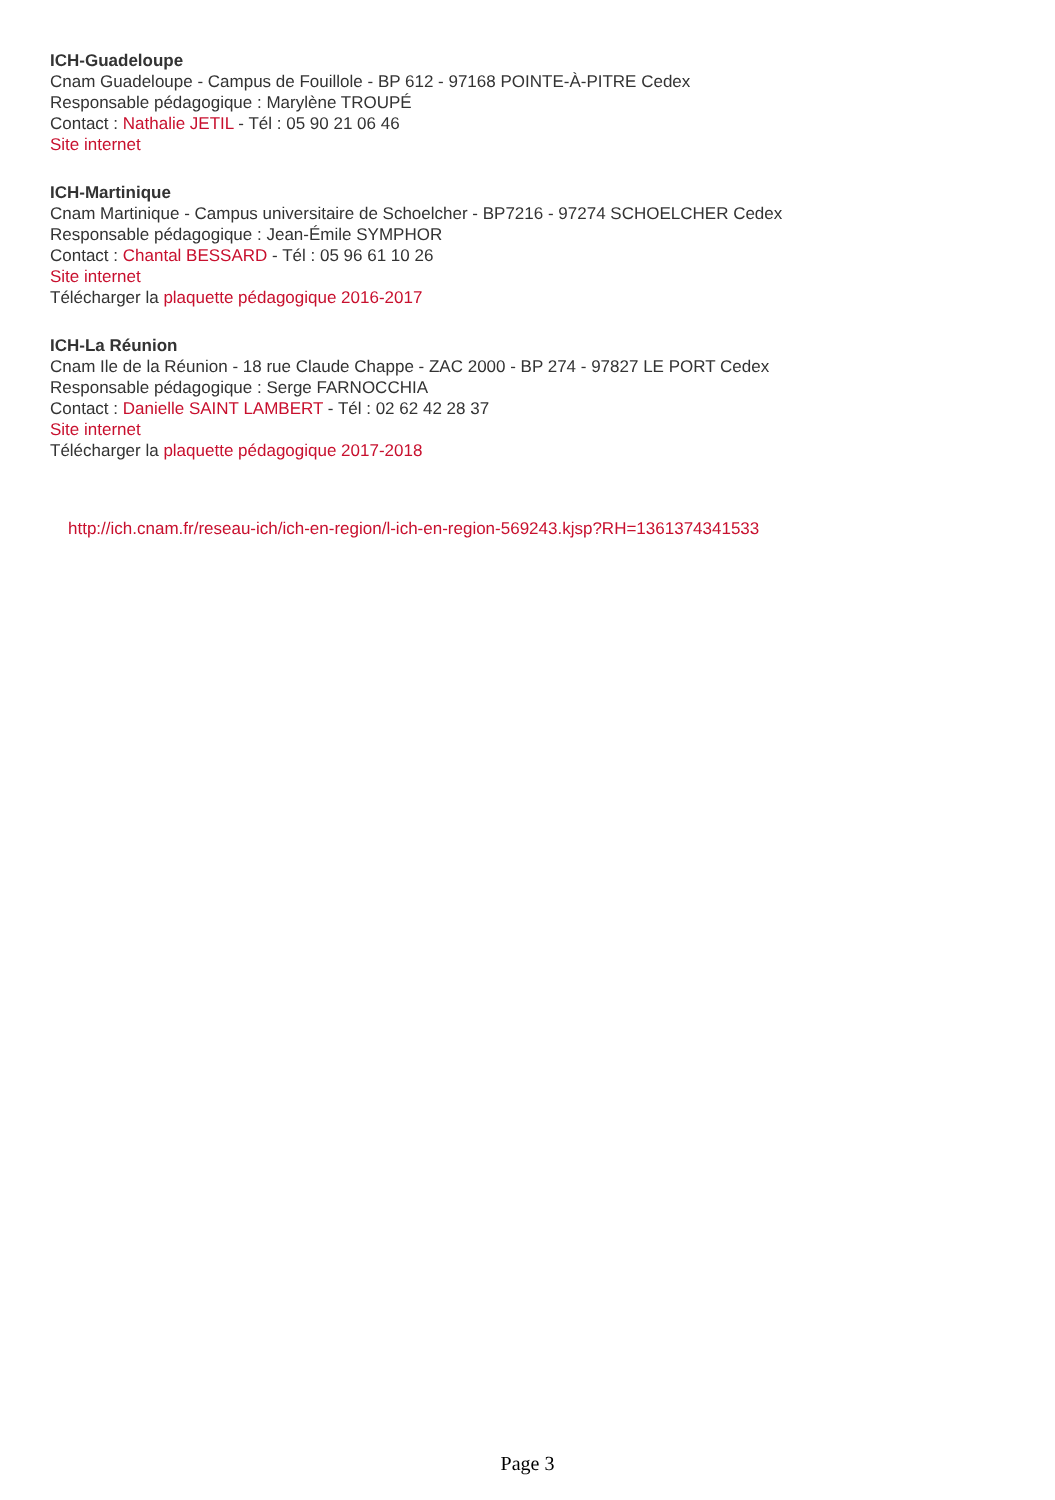ICH-Guadeloupe
Cnam Guadeloupe - Campus de Fouillole - BP 612 - 97168 POINTE-À-PITRE Cedex
Responsable pédagogique : Marylène TROUPÉ
Contact : Nathalie JETIL - Tél : 05 90 21 06 46
Site internet
ICH-Martinique
Cnam Martinique - Campus universitaire de Schoelcher - BP7216 - 97274 SCHOELCHER Cedex
Responsable pédagogique : Jean-Émile SYMPHOR
Contact : Chantal BESSARD - Tél : 05 96 61 10 26
Site internet
Télécharger la plaquette pédagogique 2016-2017
ICH-La Réunion
Cnam Ile de la Réunion - 18 rue Claude Chappe - ZAC 2000 - BP 274 - 97827 LE PORT Cedex
Responsable pédagogique : Serge FARNOCCHIA
Contact : Danielle SAINT LAMBERT - Tél : 02 62 42 28 37
Site internet
Télécharger la plaquette pédagogique 2017-2018
http://ich.cnam.fr/reseau-ich/ich-en-region/l-ich-en-region-569243.kjsp?RH=1361374341533
Page 3